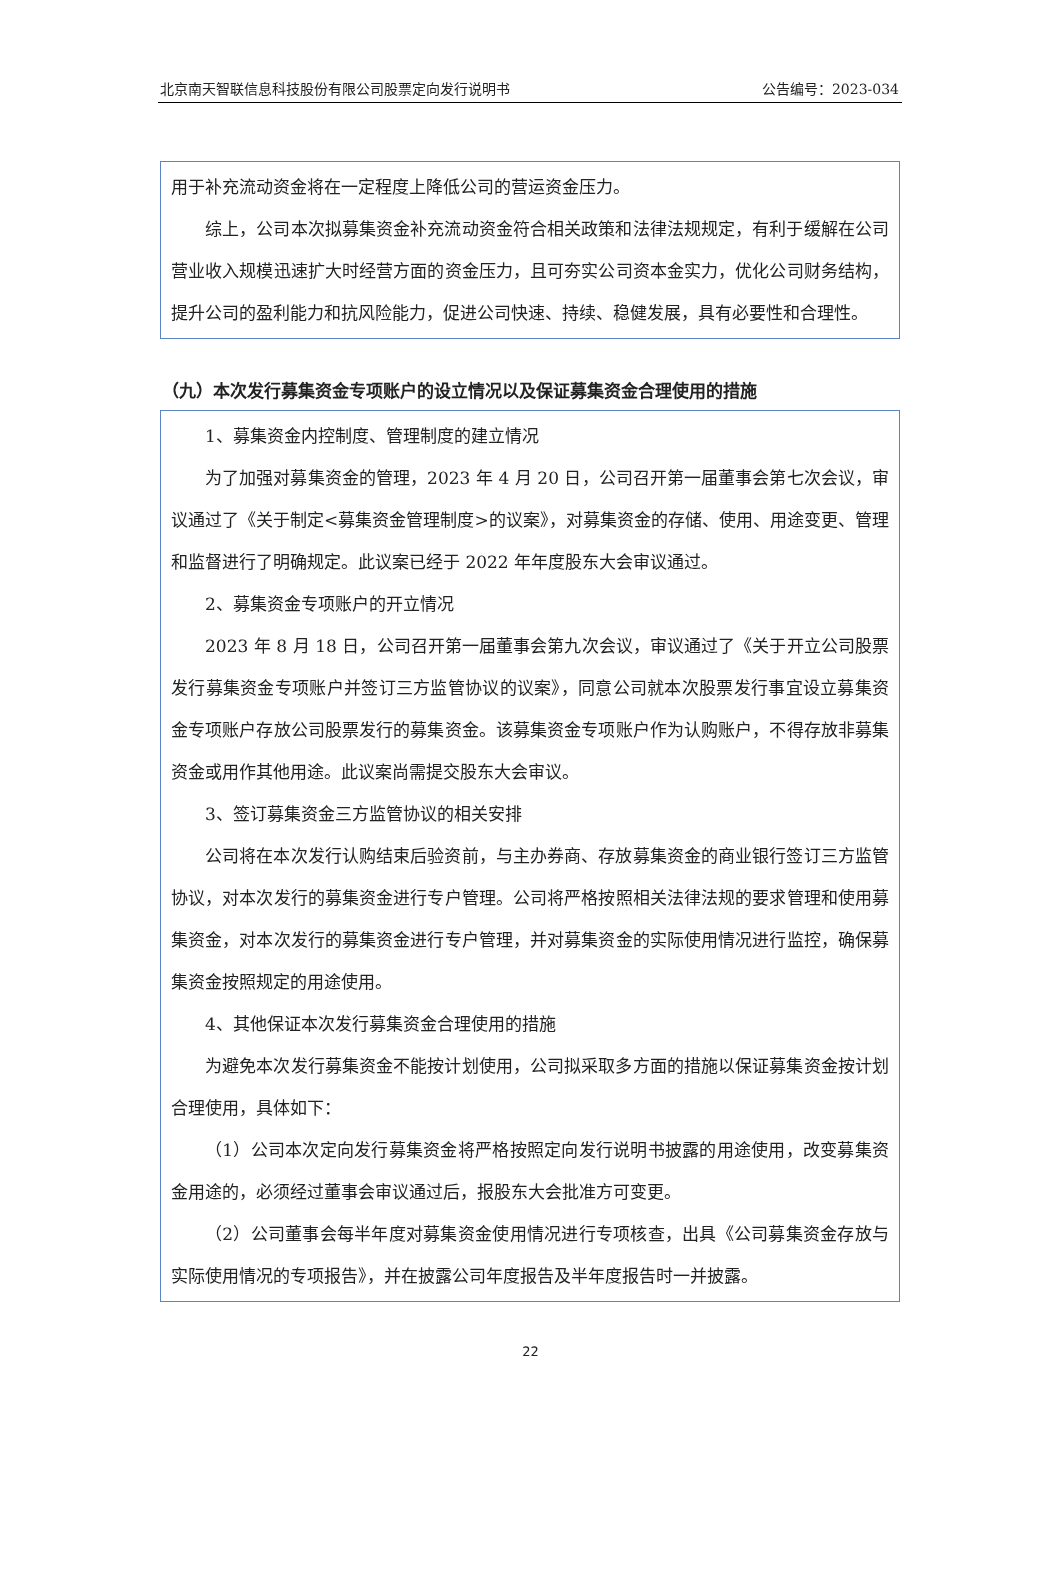北京南天智联信息科技股份有限公司股票定向发行说明书 公告编号：2023-034
用于补充流动资金将在一定程度上降低公司的营运资金压力。
综上，公司本次拟募集资金补充流动资金符合相关政策和法律法规规定，有利于缓解在公司营业收入规模迅速扩大时经营方面的资金压力，且可夯实公司资本金实力，优化公司财务结构，提升公司的盈利能力和抗风险能力，促进公司快速、持续、稳健发展，具有必要性和合理性。
（九）本次发行募集资金专项账户的设立情况以及保证募集资金合理使用的措施
1、募集资金内控制度、管理制度的建立情况
为了加强对募集资金的管理，2023 年 4 月 20 日，公司召开第一届董事会第七次会议，审议通过了《关于制定<募集资金管理制度>的议案》，对募集资金的存储、使用、用途变更、管理和监督进行了明确规定。此议案已经于 2022 年年度股东大会审议通过。
2、募集资金专项账户的开立情况
2023 年 8 月 18 日，公司召开第一届董事会第九次会议，审议通过了《关于开立公司股票发行募集资金专项账户并签订三方监管协议的议案》，同意公司就本次股票发行事宜设立募集资金专项账户存放公司股票发行的募集资金。该募集资金专项账户作为认购账户，不得存放非募集资金或用作其他用途。此议案尚需提交股东大会审议。
3、签订募集资金三方监管协议的相关安排
公司将在本次发行认购结束后验资前，与主办券商、存放募集资金的商业银行签订三方监管协议，对本次发行的募集资金进行专户管理。公司将严格按照相关法律法规的要求管理和使用募集资金，对本次发行的募集资金进行专户管理，并对募集资金的实际使用情况进行监控，确保募集资金按照规定的用途使用。
4、其他保证本次发行募集资金合理使用的措施
为避免本次发行募集资金不能按计划使用，公司拟采取多方面的措施以保证募集资金按计划合理使用，具体如下：
（1）公司本次定向发行募集资金将严格按照定向发行说明书披露的用途使用，改变募集资金用途的，必须经过董事会审议通过后，报股东大会批准方可变更。
（2）公司董事会每半年度对募集资金使用情况进行专项核查，出具《公司募集资金存放与实际使用情况的专项报告》，并在披露公司年度报告及半年度报告时一并披露。
22